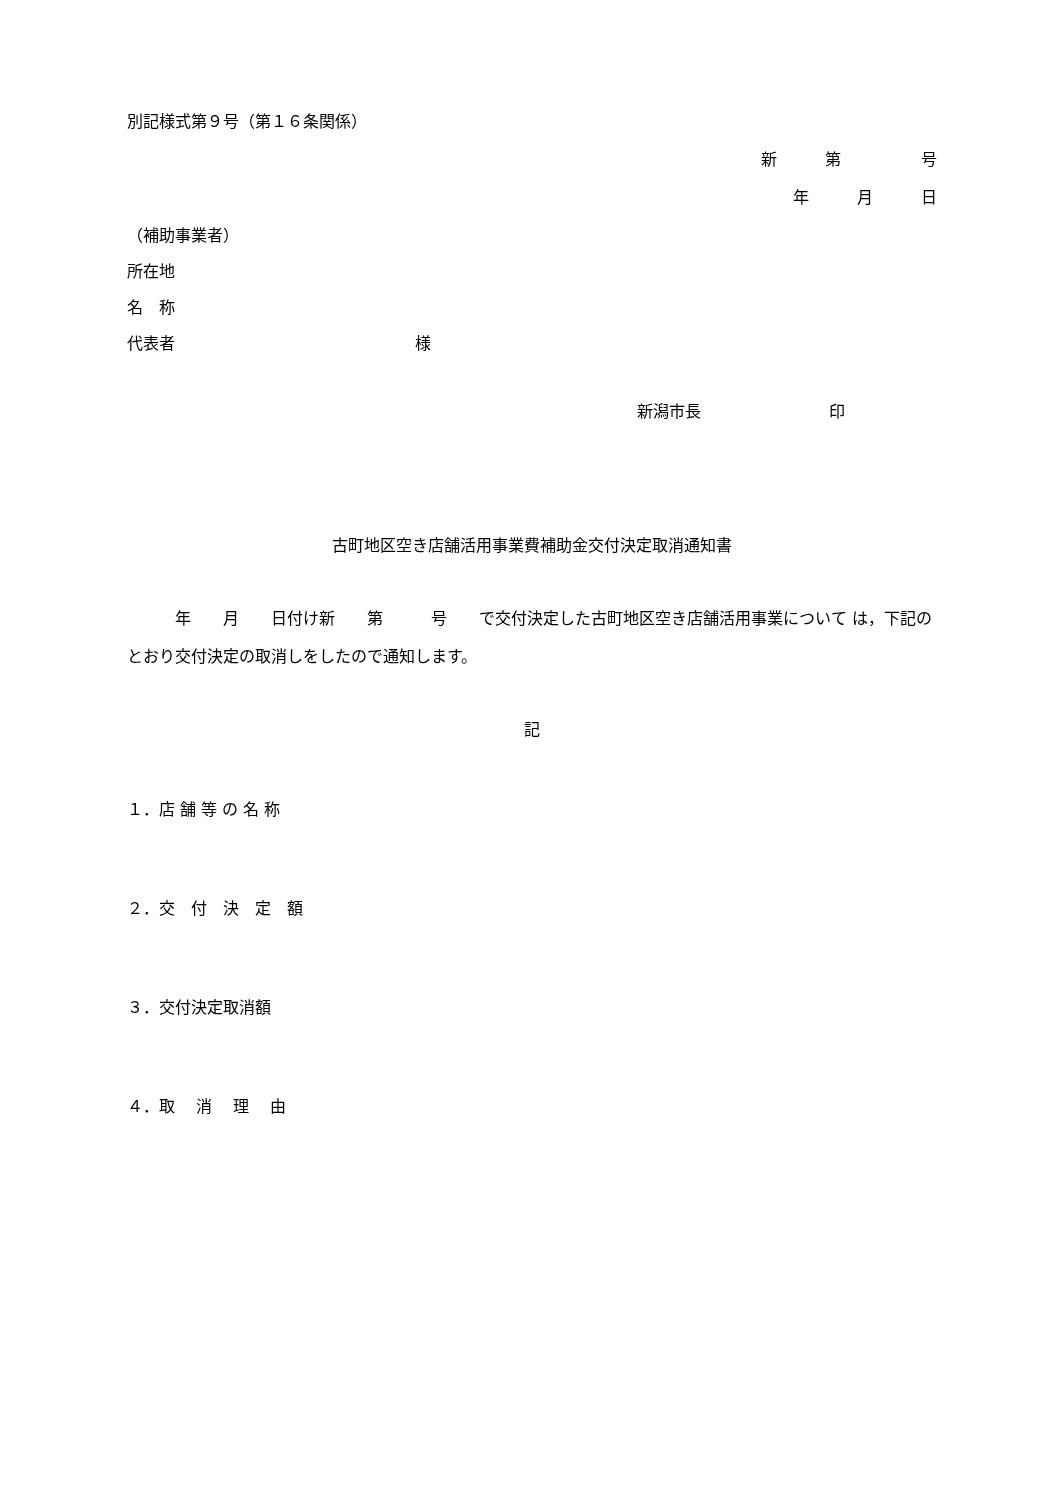別記様式第９号（第１６条関係）
新　　　第　　　　　号
年　　　月　　　日
（補助事業者）
所在地
名　称
代表者　　　　　　　　　　　　　　　様
新潟市長　　　　　　　　印
古町地区空き店舗活用事業費補助金交付決定取消通知書
　　　年　　月　　日付け新　　第　　　号　　で交付決定した古町地区空き店舗活用事業について は，下記のとおり交付決定の取消しをしたので通知します。
記
１．店 舗 等 の 名 称
２．交　付　決　定　額
３．交付決定取消額
４．取　 消　 理　 由